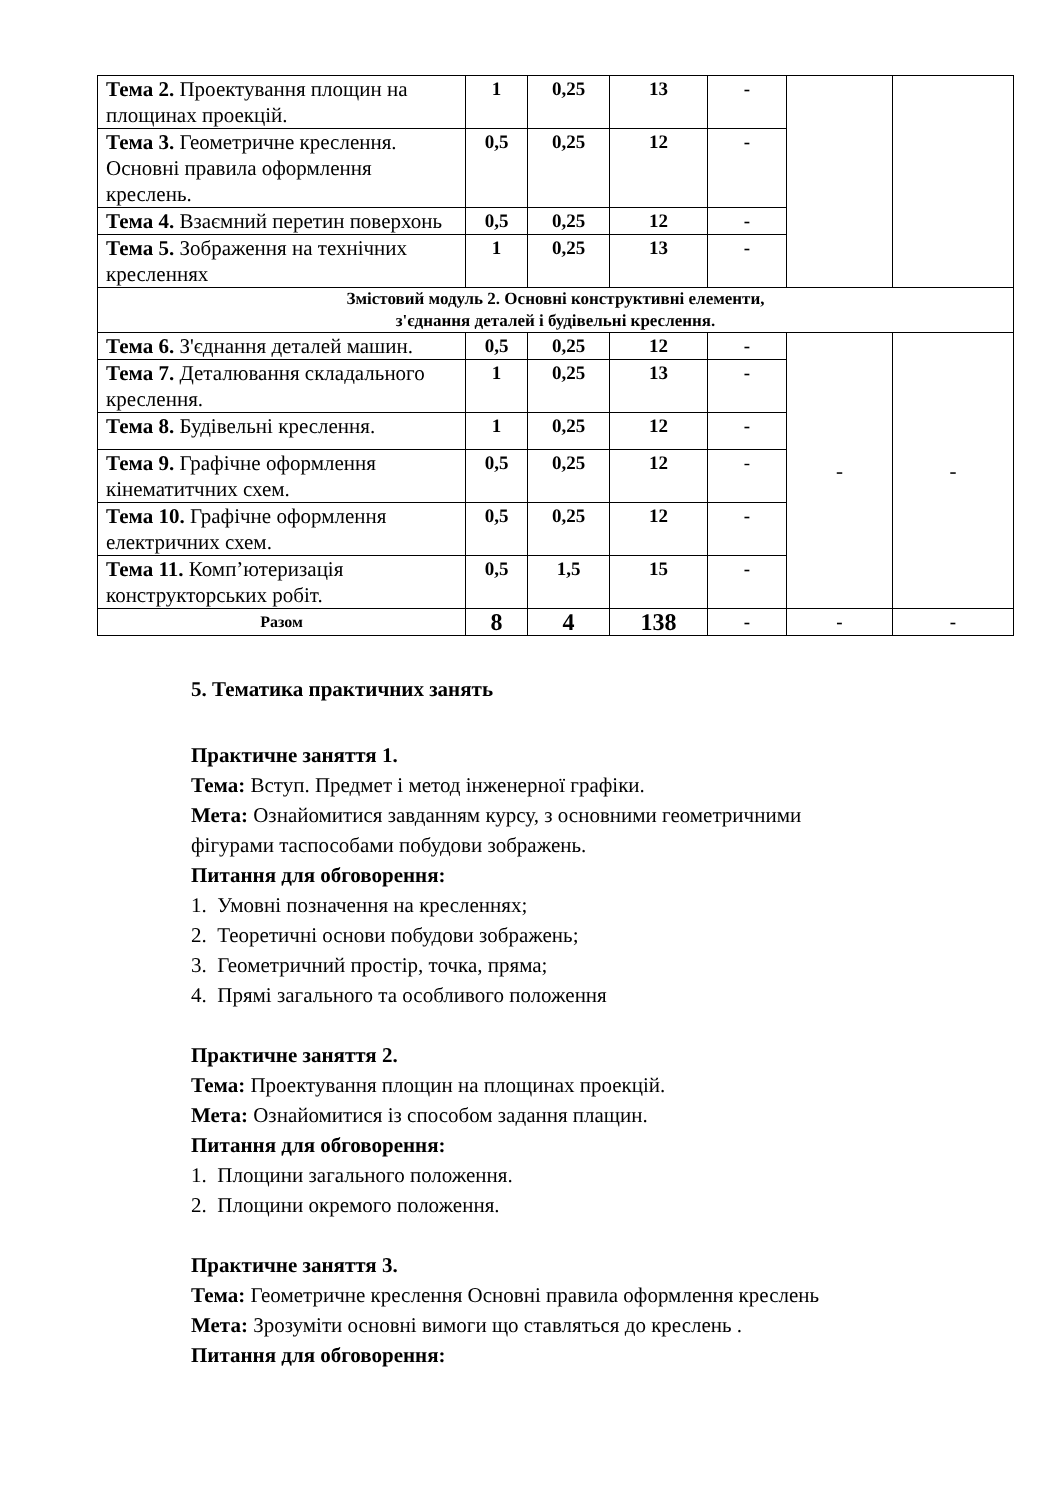| Тема 2. Проектування площин на площинах проекцій. | 1 | 0,25 | 13 | - | | |
| Тема 3. Геометричне креслення. Основні правила оформлення креслень. | 0,5 | 0,25 | 12 | - | | |
| Тема 4. Взаємний перетин поверхонь | 0,5 | 0,25 | 12 | - | | |
| Тема 5. Зображення на технічних кресленнях | 1 | 0,25 | 13 | - | | |
| Змістовий модуль 2. Основні конструктивні елементи, з'єднання деталей і будівельні креслення. | | | | | | |
| Тема 6. З'єднання деталей машин. | 0,5 | 0,25 | 12 | - | - | - |
| Тема 7. Деталювання складального креслення. | 1 | 0,25 | 13 | - | | |
| Тема 8. Будівельні креслення. | 1 | 0,25 | 12 | - | | |
| Тема 9. Графічне оформлення кінематитчних схем. | 0,5 | 0,25 | 12 | - | | |
| Тема 10. Графічне оформлення електричних схем. | 0,5 | 0,25 | 12 | - | | |
| Тема 11. Комп’ютеризація конструкторських робіт. | 0,5 | 1,5 | 15 | - | | |
| Разом | 8 | 4 | 138 | - | - | - |
5. Тематика практичних занять
Практичне заняття 1.
Тема: Вступ. Предмет і метод інженерної графіки.
Мета: Ознайомитися завданням курсу, з основними геометричними
фігурами таспособами побудови зображень.
Питання для обговорення:
1. Умовні позначення на кресленнях;
2. Теоретичні основи побудови зображень;
3. Геометричний простір, точка, пряма;
4. Прямі загального та особливого положення
Практичне заняття 2.
Тема: Проектування площин на площинах проекцій.
Мета: Ознайомитися із способом задання плащин.
Питання для обговорення:
1. Площини загального положення.
2. Площини окремого положення.
Практичне заняття 3.
Тема: Геометричне креслення Основні правила оформлення креслень
Мета: Зрозуміти основні вимоги що ставляться до креслень .
Питання для обговорення: